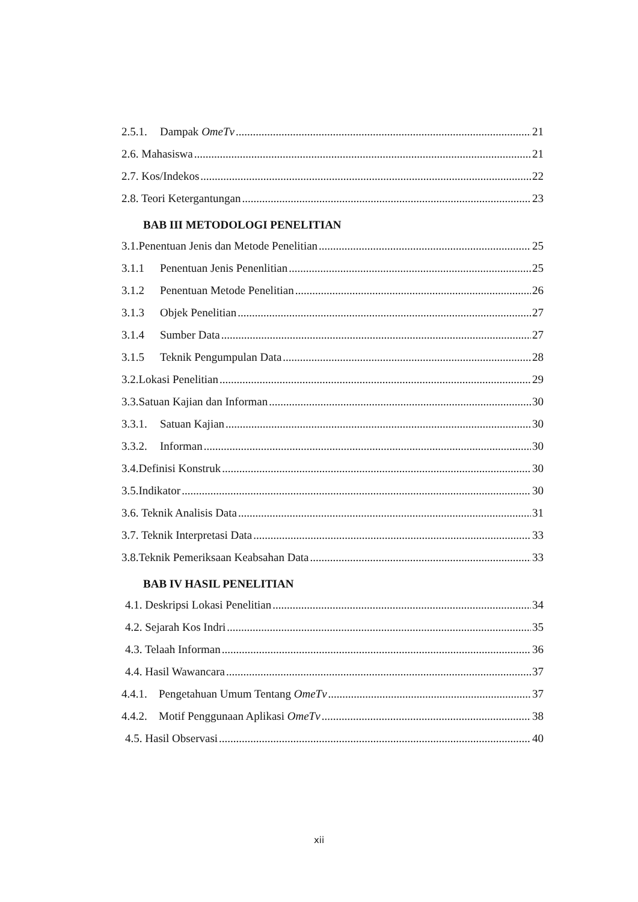2.5.1. Dampak OmeTv 21
2.6. Mahasiswa 21
2.7. Kos/Indekos 22
2.8. Teori Ketergantungan 23
BAB III METODOLOGI PENELITIAN
3.1.Penentuan Jenis dan Metode Penelitian 25
3.1.1 Penentuan Jenis Penenlitian 25
3.1.2 Penentuan Metode Penelitian 26
3.1.3 Objek Penelitian 27
3.1.4 Sumber Data 27
3.1.5 Teknik Pengumpulan Data 28
3.2.Lokasi Penelitian 29
3.3.Satuan Kajian dan Informan 30
3.3.1. Satuan Kajian 30
3.3.2. Informan 30
3.4.Definisi Konstruk 30
3.5.Indikator 30
3.6. Teknik Analisis Data 31
3.7. Teknik Interpretasi Data 33
3.8.Teknik Pemeriksaan Keabsahan Data 33
BAB IV HASIL PENELITIAN
4.1. Deskripsi Lokasi Penelitian 34
4.2. Sejarah Kos Indri 35
4.3. Telaah Informan 36
4.4. Hasil Wawancara 37
4.4.1. Pengetahuan Umum Tentang OmeTv 37
4.4.2. Motif Penggunaan Aplikasi OmeTv 38
4.5. Hasil Observasi 40
xii